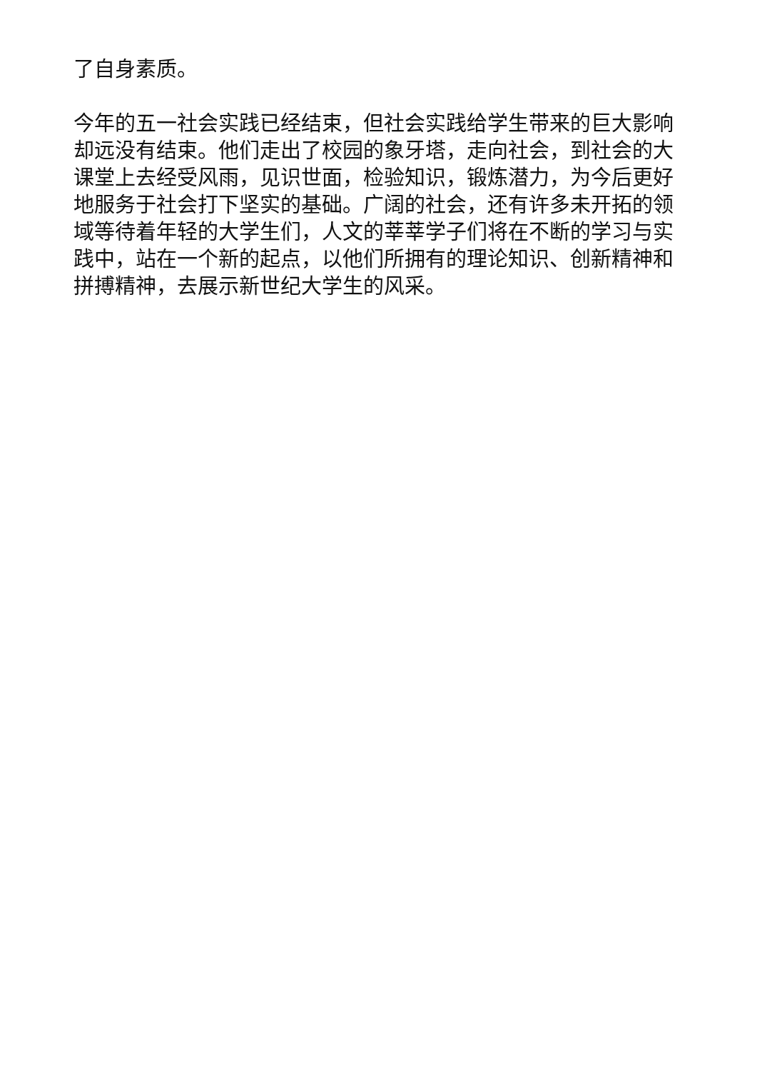了自身素质。
今年的五一社会实践已经结束，但社会实践给学生带来的巨大影响却远没有结束。他们走出了校园的象牙塔，走向社会，到社会的大课堂上去经受风雨，见识世面，检验知识，锻炼潜力，为今后更好地服务于社会打下坚实的基础。广阔的社会，还有许多未开拓的领域等待着年轻的大学生们，人文的莘莘学子们将在不断的学习与实践中，站在一个新的起点，以他们所拥有的理论知识、创新精神和拼搏精神，去展示新世纪大学生的风采。